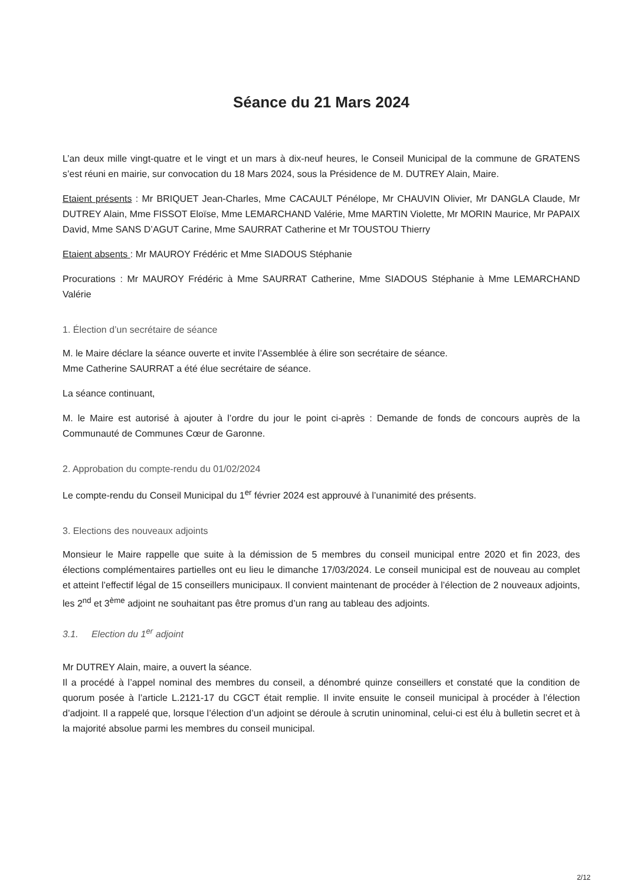Séance du 21 Mars 2024
L’an deux mille vingt-quatre et le vingt et un mars à dix-neuf heures, le Conseil Municipal de la commune de GRATENS s’est réuni en mairie, sur convocation du 18 Mars 2024, sous la Présidence de M. DUTREY Alain, Maire.
Etaient présents : Mr BRIQUET Jean-Charles, Mme CACAULT Pénélope, Mr CHAUVIN Olivier, Mr DANGLA Claude, Mr DUTREY Alain, Mme FISSOT Eloïse, Mme LEMARCHAND Valérie, Mme MARTIN Violette, Mr MORIN Maurice, Mr PAPAIX David, Mme SANS D’AGUT Carine, Mme SAURRAT Catherine et Mr TOUSTOU Thierry
Etaient absents : Mr MAUROY Frédéric et Mme SIADOUS Stéphanie
Procurations : Mr MAUROY Frédéric à Mme SAURRAT Catherine, Mme SIADOUS Stéphanie à Mme LEMARCHAND Valérie
1. Élection d’un secrétaire de séance
M. le Maire déclare la séance ouverte et invite l’Assemblée à élire son secrétaire de séance.
Mme Catherine SAURRAT a été élue secrétaire de séance.
La séance continuant,
M. le Maire est autorisé à ajouter à l’ordre du jour le point ci-après : Demande de fonds de concours auprès de la Communauté de Communes Cœur de Garonne.
2. Approbation du compte-rendu du 01/02/2024
Le compte-rendu du Conseil Municipal du 1<sup>er</sup> février 2024 est approuvé à l’unanimité des présents.
3. Elections des nouveaux adjoints
Monsieur le Maire rappelle que suite à la démission de 5 membres du conseil municipal entre 2020 et fin 2023, des élections complémentaires partielles ont eu lieu le dimanche 17/03/2024. Le conseil municipal est de nouveau au complet et atteint l’effectif légal de 15 conseillers municipaux. Il convient maintenant de procéder à l’élection de 2 nouveaux adjoints, les 2<sup>nd</sup> et 3<sup>ème</sup> adjoint ne souhaitant pas être promus d’un rang au tableau des adjoints.
3.1. Election du 1<sup>er</sup> adjoint
Mr DUTREY Alain, maire, a ouvert la séance.
Il a procédé à l’appel nominal des membres du conseil, a dénombré quinze conseillers et constaté que la condition de quorum posée à l’article L.2121-17 du CGCT était remplie. Il invite ensuite le conseil municipal à procéder à l’élection d’adjoint. Il a rappelé que, lorsque l’élection d’un adjoint se déroule à scrutin uninominal, celui-ci est élu à bulletin secret et à la majorité absolue parmi les membres du conseil municipal.
2/12